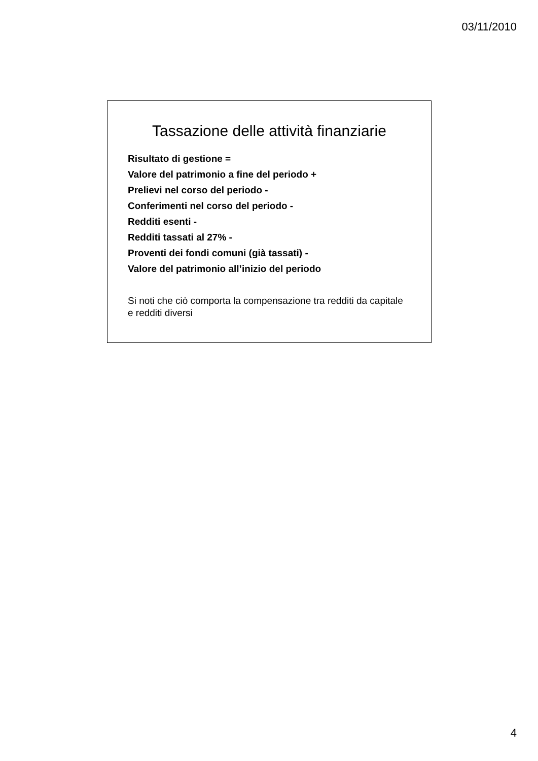03/11/2010
Tassazione delle attività finanziarie
Risultato di gestione =
Valore del patrimonio a fine del periodo +
Prelievi nel corso del periodo -
Conferimenti nel corso del periodo -
Redditi esenti -
Redditi tassati al 27% -
Proventi dei fondi comuni (già tassati) -
Valore del patrimonio all’inizio del periodo
Si noti che ciò comporta la compensazione tra redditi da capitale e redditi diversi
4